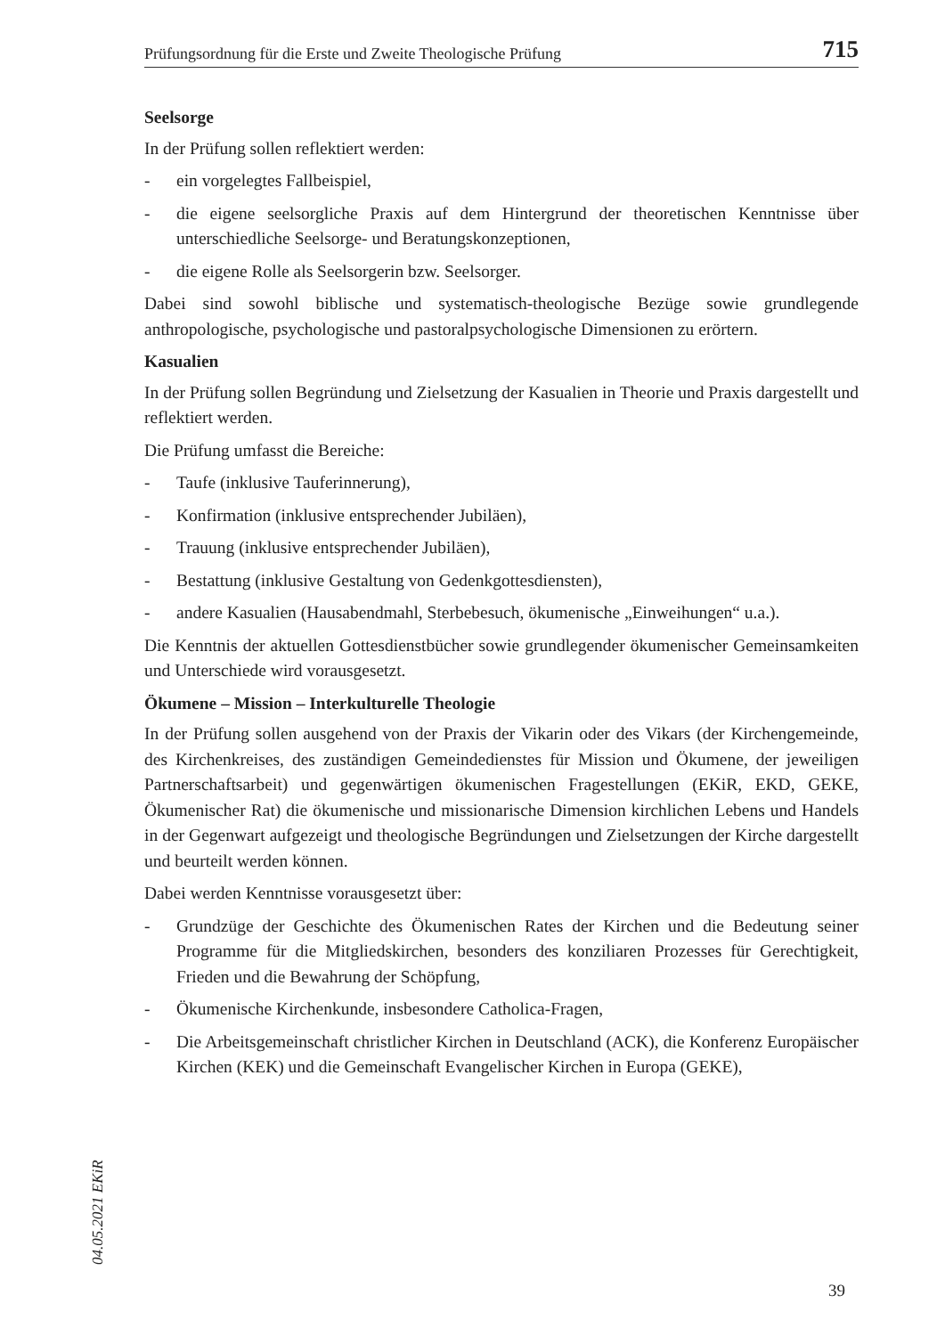Prüfungsordnung für die Erste und Zweite Theologische Prüfung 715
Seelsorge
In der Prüfung sollen reflektiert werden:
- ein vorgelegtes Fallbeispiel,
- die eigene seelsorgliche Praxis auf dem Hintergrund der theoretischen Kenntnisse über unterschiedliche Seelsorge- und Beratungskonzeptionen,
- die eigene Rolle als Seelsorgerin bzw. Seelsorger.
Dabei sind sowohl biblische und systematisch-theologische Bezüge sowie grundlegende anthropologische, psychologische und pastoralpsychologische Dimensionen zu erörtern.
Kasualien
In der Prüfung sollen Begründung und Zielsetzung der Kasualien in Theorie und Praxis dargestellt und reflektiert werden.
Die Prüfung umfasst die Bereiche:
- Taufe (inklusive Tauferinnerung),
- Konfirmation (inklusive entsprechender Jubiläen),
- Trauung (inklusive entsprechender Jubiläen),
- Bestattung (inklusive Gestaltung von Gedenkgottesdiensten),
- andere Kasualien (Hausabendmahl, Sterbebesuch, ökumenische „Einweihungen“ u.a.).
Die Kenntnis der aktuellen Gottesdienstbücher sowie grundlegender ökumenischer Gemeinsamkeiten und Unterschiede wird vorausgesetzt.
Ökumene – Mission – Interkulturelle Theologie
In der Prüfung sollen ausgehend von der Praxis der Vikarin oder des Vikars (der Kirchengemeinde, des Kirchenkreises, des zuständigen Gemeindedienstes für Mission und Ökumene, der jeweiligen Partnerschaftsarbeit) und gegenwärtigen ökumenischen Fragestellungen (EKiR, EKD, GEKE, Ökumenischer Rat) die ökumenische und missionarische Dimension kirchlichen Lebens und Handels in der Gegenwart aufgezeigt und theologische Begründungen und Zielsetzungen der Kirche dargestellt und beurteilt werden können.
Dabei werden Kenntnisse vorausgesetzt über:
- Grundzüge der Geschichte des Ökumenischen Rates der Kirchen und die Bedeutung seiner Programme für die Mitgliedskirchen, besonders des konziliaren Prozesses für Gerechtigkeit, Frieden und die Bewahrung der Schöpfung,
- Ökumenische Kirchenkunde, insbesondere Catholica-Fragen,
- Die Arbeitsgemeinschaft christlicher Kirchen in Deutschland (ACK), die Konferenz Europäischer Kirchen (KEK) und die Gemeinschaft Evangelischer Kirchen in Europa (GEKE),
04.05.2021 EKiR
39